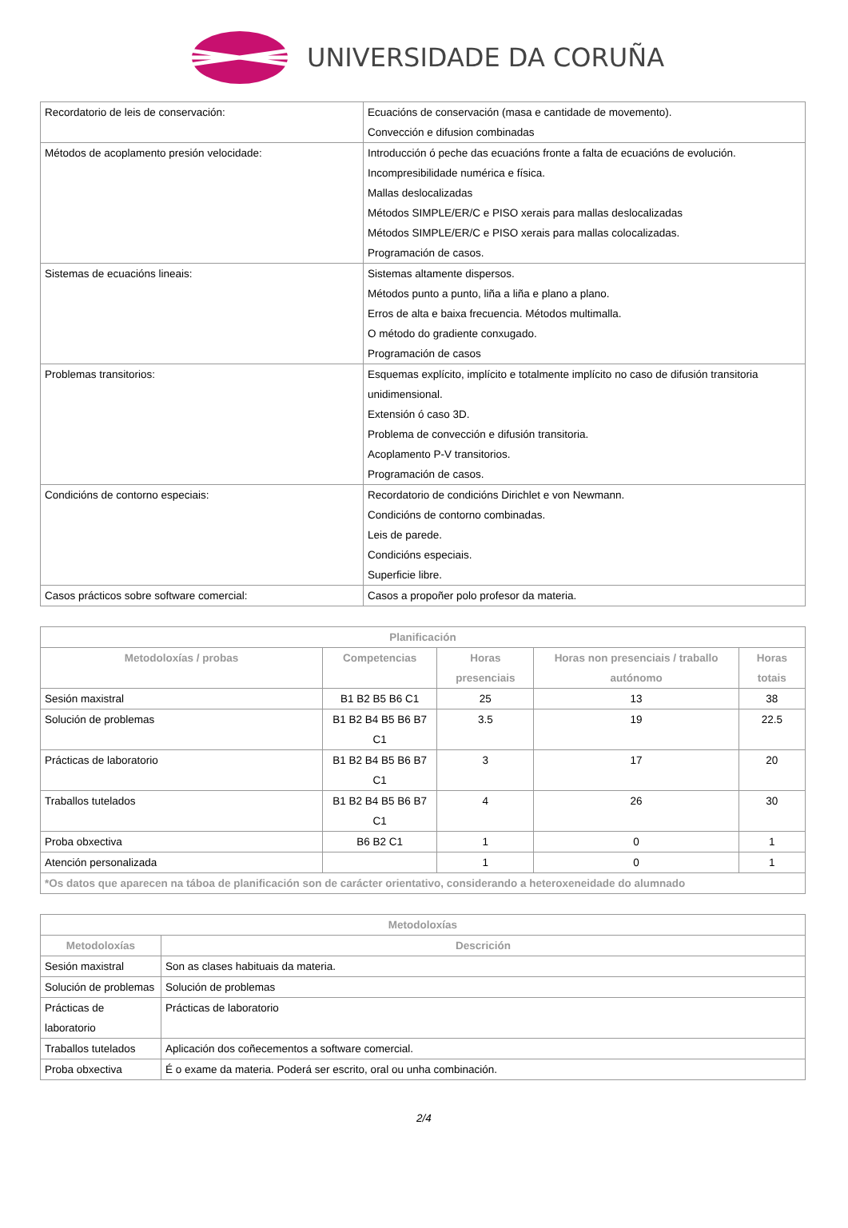UNIVERSIDADE DA CORUÑA
| Recordatorio de leis de conservación: | Ecuacións de conservación (masa e cantidade de movemento). Convección e difusion combinadas |
| Métodos de acoplamento presión velocidade: | Introducción ó peche das ecuacións fronte a falta de ecuacións de evolución. Incompresibilidade numérica e física. Mallas deslocalizadas Métodos SIMPLE/ER/C e PISO xerais para mallas deslocalizadas Métodos SIMPLE/ER/C e PISO xerais para mallas colocalizadas. Programación de casos. |
| Sistemas de ecuacións lineais: | Sistemas altamente dispersos. Métodos punto a punto, liña a liña e plano a plano. Erros de alta e baixa frecuencia. Métodos multimalla. O método do gradiente conxugado. Programación de casos |
| Problemas transitorios: | Esquemas explícito, implícito e totalmente implícito no caso de difusión transitoria unidimensional. Extensión ó caso 3D. Problema de convección e difusión transitoria. Acoplamento P-V transitorios. Programación de casos. |
| Condicións de contorno especiais: | Recordatorio de condicións Dirichlet e von Newmann. Condicións de contorno combinadas. Leis de parede. Condicións especiais. Superficie libre. |
| Casos prácticos sobre software comercial: | Casos a propoñer polo profesor da materia. |
| Planificación | | | | |
| --- | --- | --- | --- | --- |
| Metodoloxías / probas | Competencias | Horas presenciais | Horas non presenciais / traballo autónomo | Horas totais |
| Sesión maxistral | B1 B2 B5 B6 C1 | 25 | 13 | 38 |
| Solución de problemas | B1 B2 B4 B5 B6 B7 C1 | 3.5 | 19 | 22.5 |
| Prácticas de laboratorio | B1 B2 B4 B5 B6 B7 C1 | 3 | 17 | 20 |
| Traballos tutelados | B1 B2 B4 B5 B6 B7 C1 | 4 | 26 | 30 |
| Proba obxectiva | B6 B2 C1 | 1 | 0 | 1 |
| Atención personalizada | | 1 | 0 | 1 |
| *Os datos que aparecen na táboa de planificación son de carácter orientativo, considerando a heteroxeneidade do alumnado | | | | |
| Metodoloxías | |
| --- | --- |
| Metodoloxías | Descrición |
| Sesión maxistral | Son as clases habituais da materia. |
| Solución de problemas | Solución de problemas |
| Prácticas de laboratorio | Prácticas de laboratorio |
| Traballos tutelados | Aplicación dos coñecementos a software comercial. |
| Proba obxectiva | É o exame da materia. Poderá ser escrito, oral ou unha combinación. |
2/4